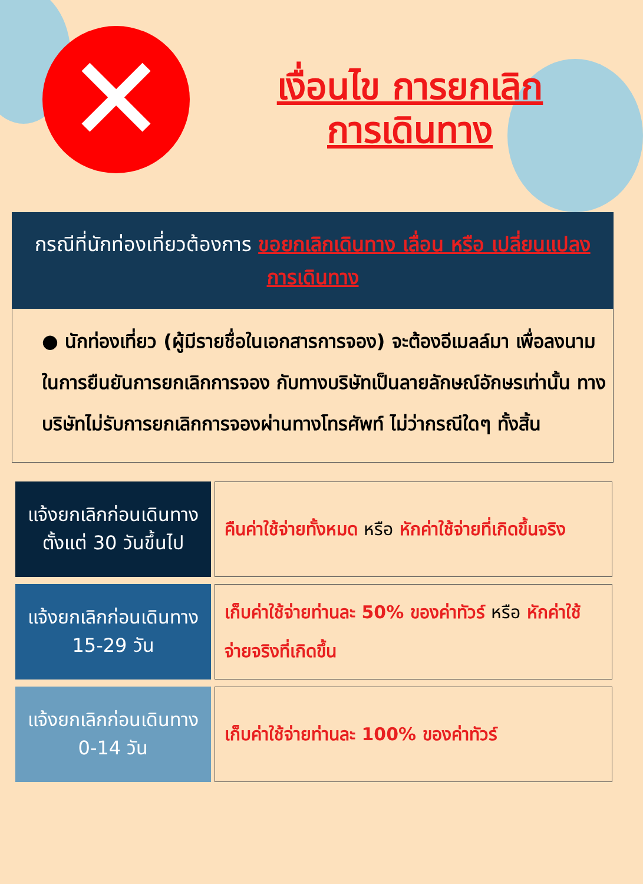✕
เงื่อนไข การยกเลิก
การเดินทาง
กรณีที่นักท่องเที่ยวต้องการ ขอยกเลิกเดินทาง เลื่อน หรือ เปลี่ยนแปลงการเดินทาง
● นักท่องเที่ยว (ผู้มีรายชื่อในเอกสารการจอง) จะต้องอีเมลล์มา เพื่อลงนามในการยืนยันการยกเลิกการจอง กับทางบริษัทเป็นลายลักษณ์อักษรเท่านั้น ทางบริษัทไม่รับการยกเลิกการจองผ่านทางโทรศัพท์ ไม่ว่ากรณีใดๆ ทั้งสิ้น
| แจ้งยกเลิกก่อนเดินทาง ตั้งแต่ 30 วันขึ้นไป | คืนค่าใช้จ่ายทั้งหมด หรือ หักค่าใช้จ่ายที่เกิดขึ้นจริง |
| แจ้งยกเลิกก่อนเดินทาง 15-29 วัน | เก็บค่าใช้จ่ายท่านละ 50% ของค่าทัวร์ หรือ หักค่าใช้จ่ายจริงที่เกิดขึ้น |
| แจ้งยกเลิกก่อนเดินทาง 0-14 วัน | เก็บค่าใช้จ่ายท่านละ 100% ของค่าทัวร์ |